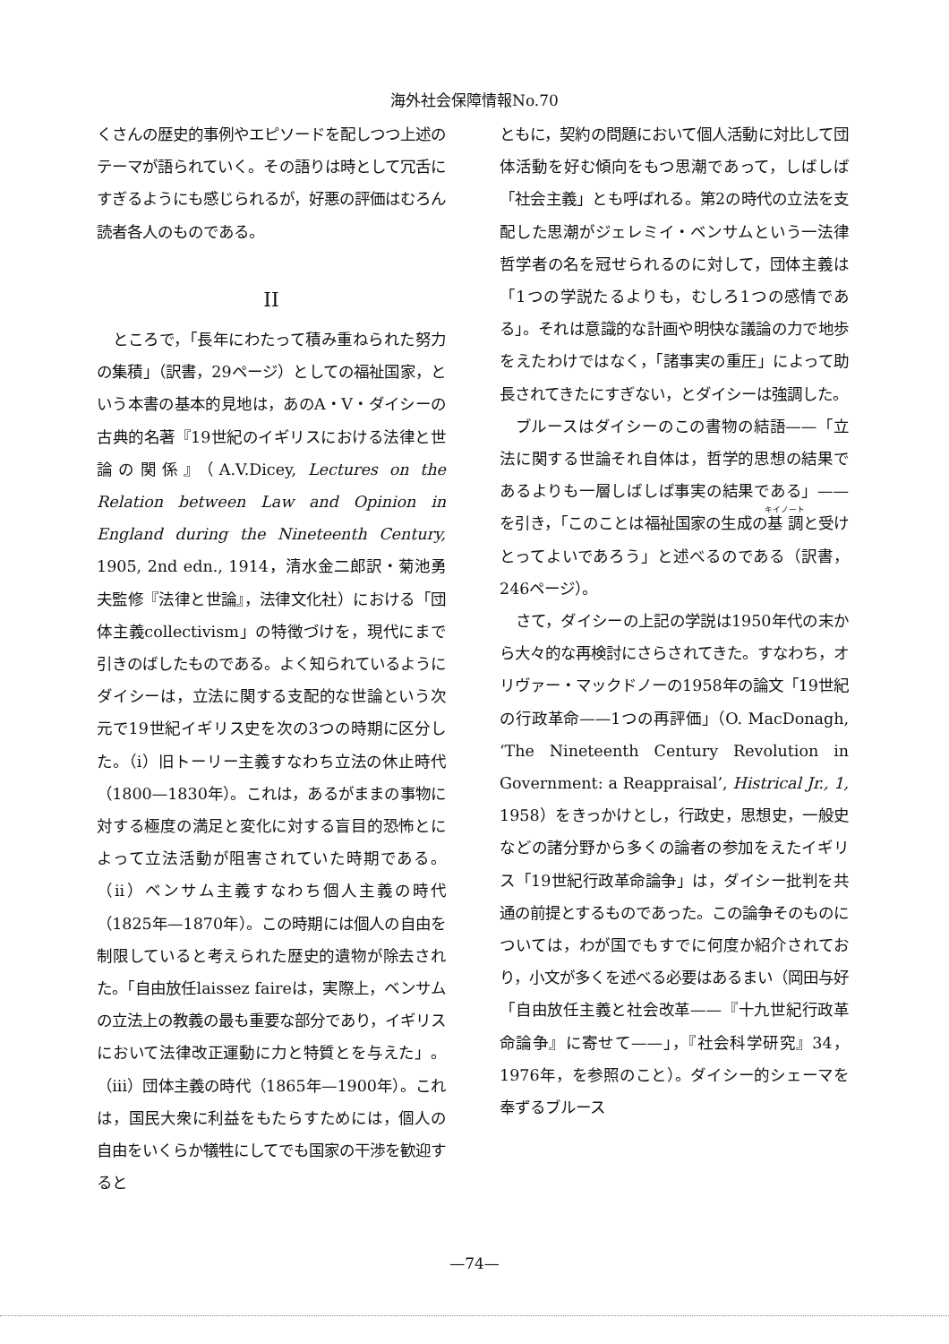海外社会保障情報No.70
くさんの歴史的事例やエピソードを配しつつ上述のテーマが語られていく。その語りは時として冗舌にすぎるようにも感じられるが，好悪の評価はむろん読者各人のものである。
II
ところで，「長年にわたって積み重ねられた努力の集積」（訳書，29ページ）としての福祉国家，という本書の基本的見地は，あのA・V・ダイシーの古典的名著『19世紀のイギリスにおける法律と世論の関係』（A.V.Dicey, Lectures on the Relation between Law and Opinion in England during the Nineteenth Century, 1905, 2nd edn., 1914，清水金二郎訳・菊池勇夫監修『法律と世論』，法律文化社）における「団体主義collectivism」の特徴づけを，現代にまで引きのばしたものである。よく知られているようにダイシーは，立法に関する支配的な世論という次元で19世紀イギリス史を次の3つの時期に区分した。（i）旧トーリー主義すなわち立法の休止時代（1800—1830年）。これは，あるがままの事物に対する極度の満足と変化に対する盲目的恐怖とによって立法活動が阻害されていた時期である。（ii）ベンサム主義すなわち個人主義の時代（1825年—1870年）。この時期には個人の自由を制限していると考えられた歴史的遺物が除去された。「自由放任laissez faireは，実際上，ベンサムの立法上の教義の最も重要な部分であり，イギリスにおいて法律改正運動に力と特質とを与えた」。（iii）団体主義の時代（1865年—1900年）。これは，国民大衆に利益をもたらすためには，個人の自由をいくらか犠牲にしてでも国家の干渉を歓迎すると
ともに，契約の問題において個人活動に対比して団体活動を好む傾向をもつ思潮であって，しばしば「社会主義」とも呼ばれる。第2の時代の立法を支配した思潮がジェレミイ・ベンサムという一法律哲学者の名を冠せられるのに対して，団体主義は「1つの学説たるよりも，むしろ1つの感情である」。それは意識的な計画や明快な議論の力で地歩をえたわけではなく，「諸事実の重圧」によって助長されてきたにすぎない，とダイシーは強調した。
ブルースはダイシーのこの書物の結語——「立法に関する世論それ自体は，哲学的思想の結果であるよりも一層しばしば事実の結果である」——を引き，「このことは福祉国家の生成の基調と受けとってよいであろう」と述べるのである（訳書，246ページ）。
さて，ダイシーの上記の学説は1950年代の末から大々的な再検討にさらされてきた。すなわち，オリヴァー・マックドノーの1958年の論文「19世紀の行政革命——1つの再評価」（O. MacDonagh, ‘The Nineteenth Century Revolution in Government: a Reappraisal’, Histrical Jr., 1, 1958）をきっかけとし，行政史，思想史，一般史などの諸分野から多くの論者の参加をえたイギリス「19世紀行政革命論争」は，ダイシー批判を共通の前提とするものであった。この論争そのものについては，わが国でもすでに何度か紹介されており，小文が多くを述べる必要はあるまい（岡田与好「自由放任主義と社会改革——『十九世紀行政革命論争』に寄せて——」，『社会科学研究』34，1976年，を参照のこと）。ダイシー的シェーマを奉ずるブルース
—74—